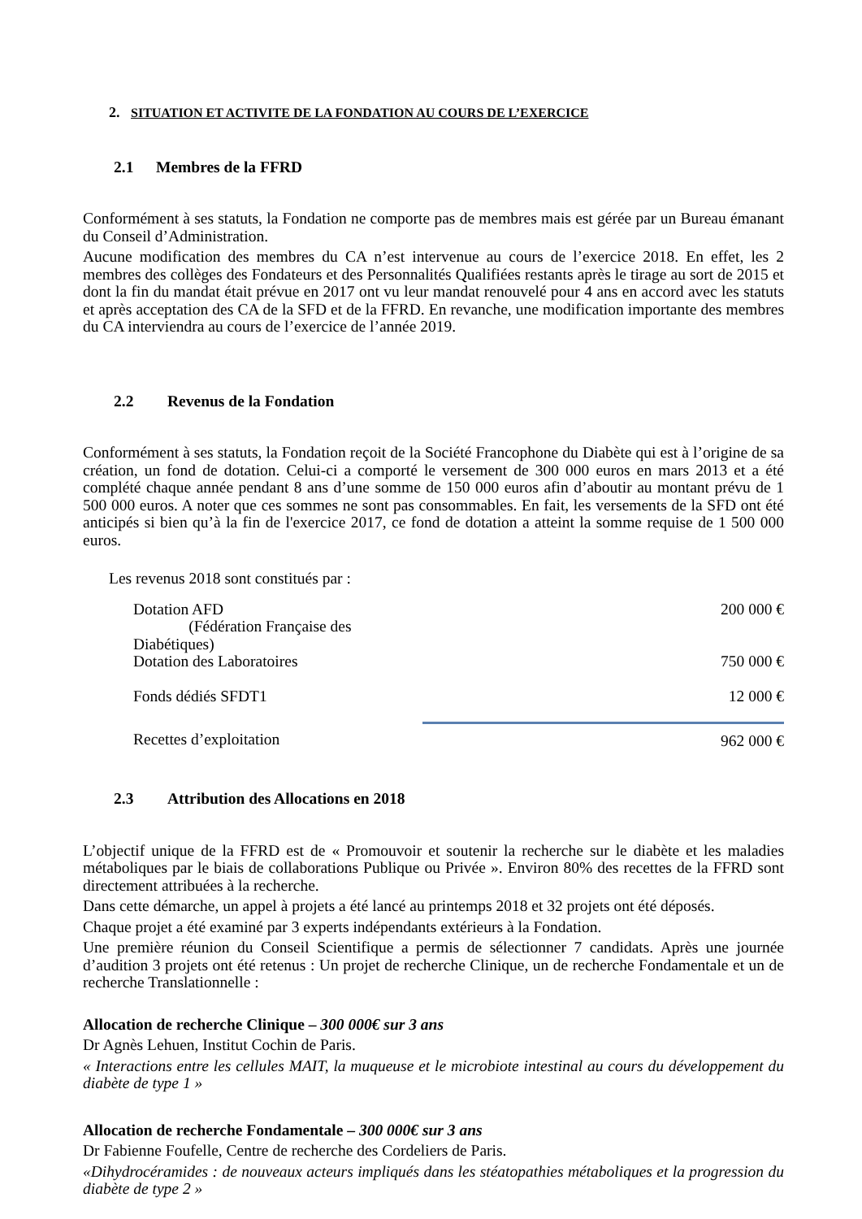2. SITUATION ET ACTIVITE DE LA FONDATION AU COURS DE L’EXERCICE
2.1 Membres de la FFRD
Conformément à ses statuts, la Fondation ne comporte pas de membres mais est gérée par un Bureau émanant du Conseil d’Administration.
Aucune modification des membres du CA n’est intervenue au cours de l’exercice 2018. En effet, les 2 membres des collèges des Fondateurs et des Personnalités Qualifiées restants après le tirage au sort de 2015 et dont la fin du mandat était prévue en 2017 ont vu leur mandat renouvelé pour 4 ans en accord avec les statuts et après acceptation des CA de la SFD et de la FFRD. En revanche, une modification importante des membres du CA interviendra au cours de l’exercice de l’année 2019.
2.2 Revenus de la Fondation
Conformément à ses statuts, la Fondation reçoit de la Société Francophone du Diabète qui est à l’origine de sa création, un fond de dotation. Celui-ci a comporté le versement de 300 000 euros en mars 2013 et a été complété chaque année pendant 8 ans d’une somme de 150 000 euros afin d’aboutir au montant prévu de 1 500 000 euros. A noter que ces sommes ne sont pas consommables. En fait, les versements de la SFD ont été anticipés si bien qu’à la fin de l'exercice 2017, ce fond de dotation a atteint la somme requise de 1 500 000 euros.
Les revenus 2018 sont constitués par :
| Dotation AFD (Fédération Française des Diabétiques) | 200 000 € |
| Dotation des Laboratoires | 750 000 € |
| Fonds dédiés SFDT1 | 12 000 € |
| Recettes d’exploitation | 962 000 € |
2.3 Attribution des Allocations en 2018
L’objectif unique de la FFRD est de « Promouvoir et soutenir la recherche sur le diabète et les maladies métaboliques par le biais de collaborations Publique ou Privée ». Environ 80% des recettes de la FFRD sont directement attribuées à la recherche.
Dans cette démarche, un appel à projets a été lancé au printemps 2018 et 32 projets ont été déposés.
Chaque projet a été examiné par 3 experts indépendants extérieurs à la Fondation.
Une première réunion du Conseil Scientifique a permis de sélectionner 7 candidats. Après une journée d’audition 3 projets ont été retenus : Un projet de recherche Clinique, un de recherche Fondamentale et un de recherche Translationnelle :
Allocation de recherche Clinique – 300 000€ sur 3 ans
Dr Agnès Lehuen, Institut Cochin de Paris.
« Interactions entre les cellules MAIT, la muqueuse et le microbiote intestinal au cours du développement du diabète de type 1 »
Allocation de recherche Fondamentale – 300 000€ sur 3 ans
Dr Fabienne Foufelle, Centre de recherche des Cordeliers de Paris.
«Dihydrocéramides : de nouveaux acteurs impliqués dans les stéatopathies métaboliques et la progression du diabète de type 2 »